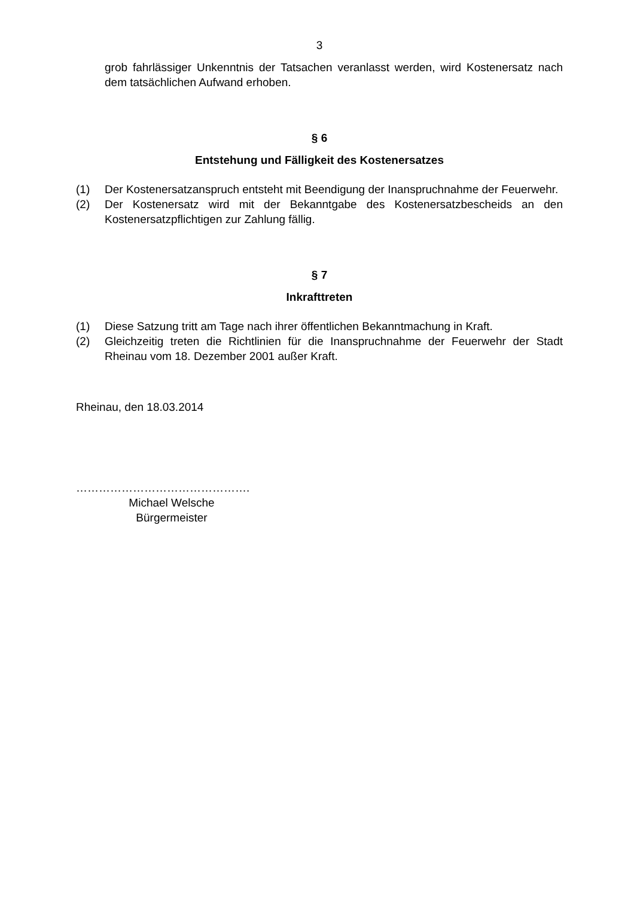3
grob fahrlässiger Unkenntnis der Tatsachen veranlasst werden, wird Kostenersatz nach dem tatsächlichen Aufwand erhoben.
§ 6
Entstehung und Fälligkeit des Kostenersatzes
(1) Der Kostenersatzanspruch entsteht mit Beendigung der Inanspruchnahme der Feuerwehr.
(2) Der Kostenersatz wird mit der Bekanntgabe des Kostenersatzbescheids an den Kostenersatzpflichtigen zur Zahlung fällig.
§ 7
Inkrafttreten
(1) Diese Satzung tritt am Tage nach ihrer öffentlichen Bekanntmachung in Kraft.
(2) Gleichzeitig treten die Richtlinien für die Inanspruchnahme der Feuerwehr der Stadt Rheinau vom 18. Dezember 2001 außer Kraft.
Rheinau, den 18.03.2014
……………………………………….
Michael Welsche
Bürgermeister